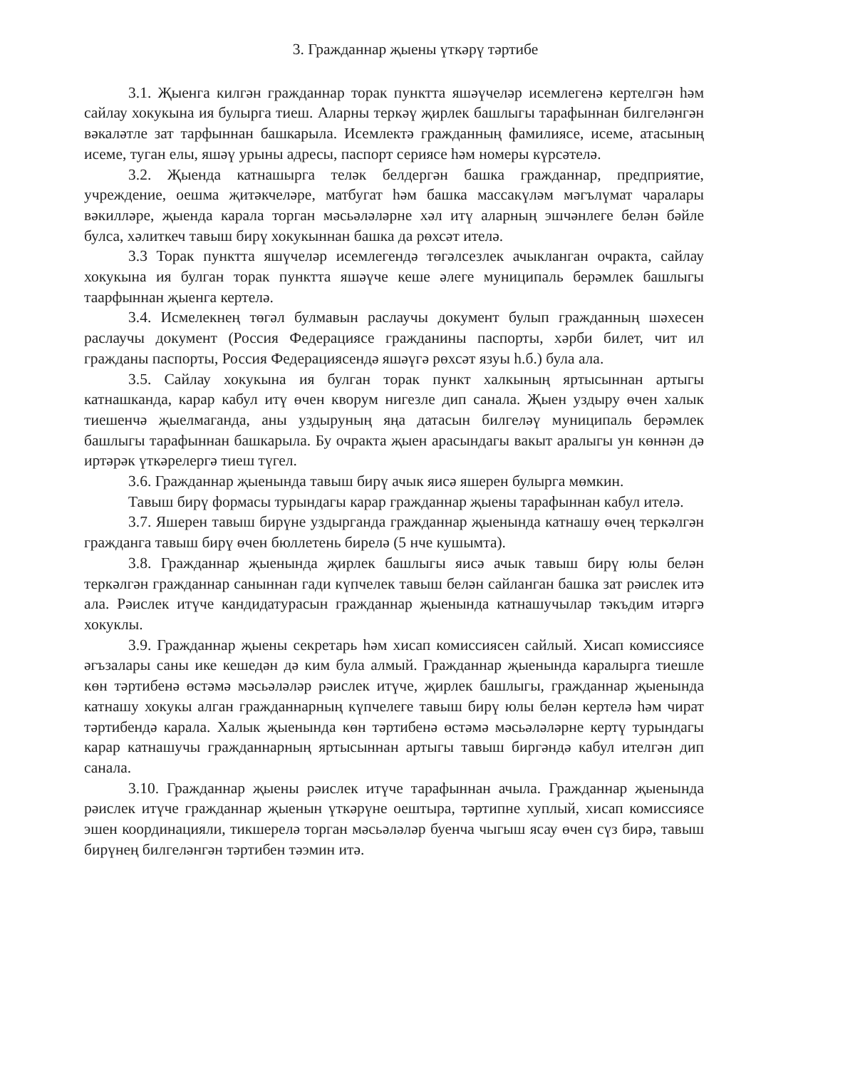3. Гражданнар җыены үткәрү тәртибе
3.1. Җыенга килгән гражданнар торак пунктта яшәүчеләр исемлегенә кертелгән һәм сайлау хокукына ия булырга тиеш. Аларны теркәү җирлек башлыгы тарафыннан билгеләнгән вәкаләтле зат тарфыннан башкарыла. Исемлектә гражданның фамилиясе, исеме, атасының исеме, туган елы, яшәү урыны адресы, паспорт сериясе һәм номеры күрсәтелә.
3.2. Җыенда катнашырга теләк белдергән башка гражданнар, предприятие, учреждение, оешма җитәкчеләре, матбугат һәм башка массакүләм мәгълүмат чаралары вәкилләре, җыенда карала торган мәсьәләләрне хәл итү аларның эшчәнлеге белән бәйле булса, хәлиткеч тавыш бирү хокукыннан башка да рөхсәт ителә.
3.3 Торак пунктта яшүчеләр исемлегендә төгәлсезлек ачыкланган очракта, сайлау хокукына ия булган торак пунктта яшәүче кеше әлеге муниципаль берәмлек башлыгы таарфыннан җыенга кертелә.
3.4. Исмелекнең төгәл булмавын раслаучы документ булып гражданның шәхесен раслаучы документ (Россия Федерациясе гражданины паспорты, хәрби билет, чит ил гражданы паспорты, Россия Федерациясендә яшәүгә рөхсәт язуы һ.б.) була ала.
3.5. Сайлау хокукына ия булган торак пункт халкының яртысыннан артыгы катнашканда, карар кабул итү өчен кворум нигезле дип санала. Җыен уздыру өчен халык тиешенчә җыелмаганда, аны уздыруның яңа датасын билгеләү муниципаль берәмлек башлыгы тарафыннан башкарыла. Бу очракта җыен арасындагы вакыт аралыгы ун көннән дә иртәрәк үткәрелергә тиеш түгел.
3.6. Гражданнар җыенында тавыш бирү ачык яисә яшерен булырга мөмкин.
Тавыш бирү формасы турындагы карар гражданнар җыены тарафыннан кабул ителә.
3.7. Яшерен тавыш бирүне уздырганда гражданнар җыенында катнашу өчең теркәлгән гражданга тавыш бирү өчен бюллетень бирелә (5 нче кушымта).
3.8. Гражданнар җыенында җирлек башлыгы яисә ачык тавыш бирү юлы белән теркәлгән гражданнар саныннан гади күпчелек тавыш белән сайланган башка зат рәислек итә ала. Рәислек итүче кандидатурасын гражданнар җыенында катнашучылар тәкъдим итәргә хокуклы.
3.9. Гражданнар җыены секретарь һәм хисап комиссиясен сайлый. Хисап комиссиясе әгъзалары саны ике кешедән дә ким була алмый. Гражданнар җыенында каралырга тиешле көн тәртибенә өстәмә мәсьәләләр рәислек итүче, җирлек башлыгы, гражданнар җыенында катнашу хокукы алган гражданнарның күпчелеге тавыш бирү юлы белән кертелә һәм чират тәртибендә карала. Халык җыенында көн тәртибенә өстәмә мәсьәләләрне кертү турындагы карар катнашучы гражданнарның яртысыннан артыгы тавыш биргәндә кабул ителгән дип санала.
3.10. Гражданнар җыены рәислек итүче тарафыннан ачыла. Гражданнар җыенында рәислек итүче гражданнар җыенын үткәрүне оештыра, тәртипне хуплый, хисап комиссиясе эшен координацияли, тикшерелә торган мәсьәләләр буенча чыгыш ясау өчен сүз бирә, тавыш бирүнең билгеләнгән тәртибен тәэмин итә.